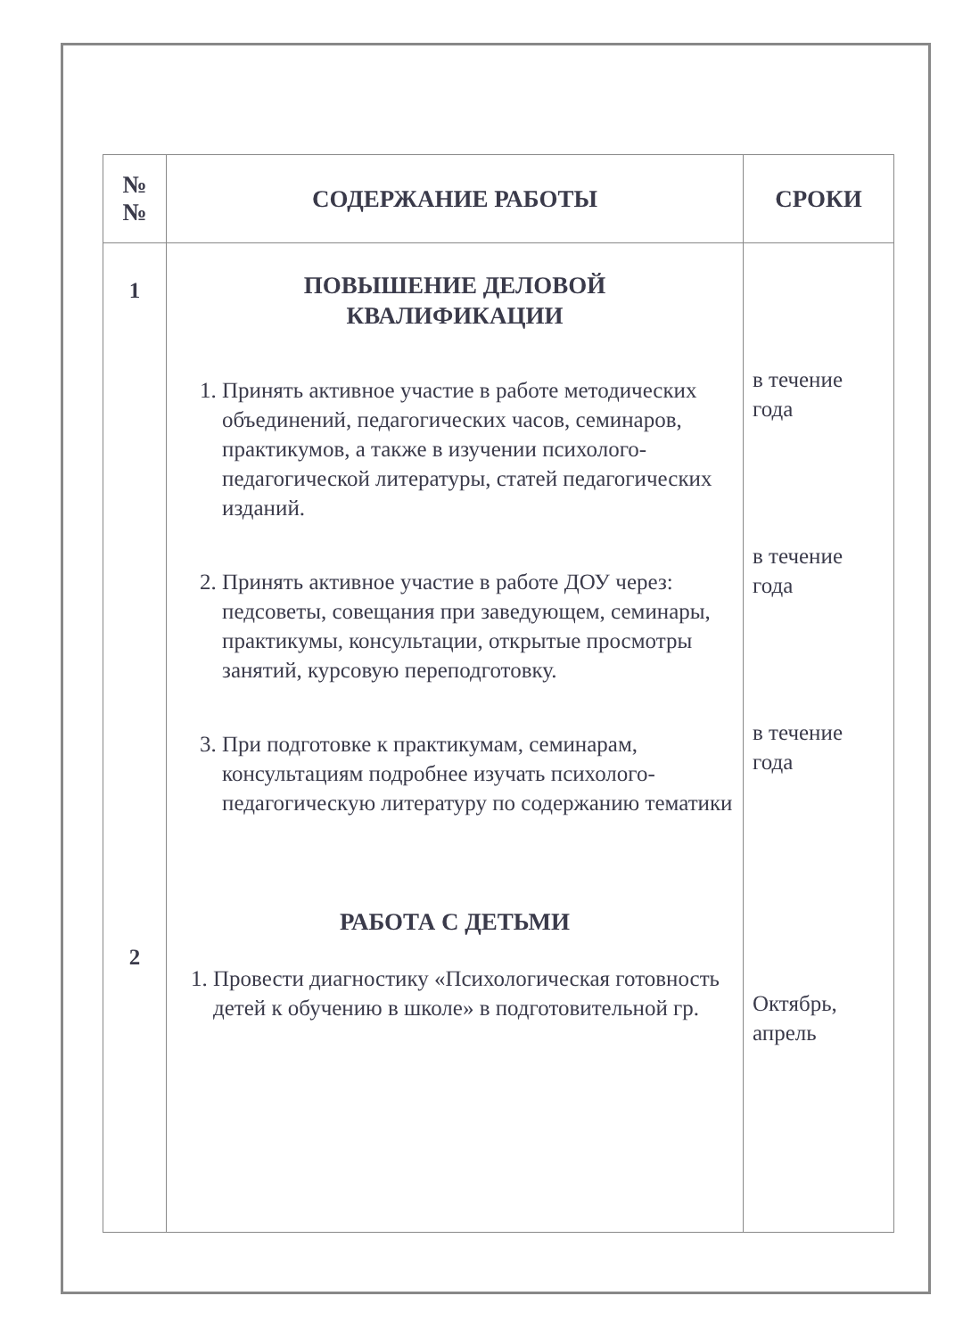| № № | СОДЕРЖАНИЕ РАБОТЫ | СРОКИ |
| --- | --- | --- |
| 1 2 | ПОВЫШЕНИЕ ДЕЛОВОЙ КВАЛИФИКАЦИИ 1. Принять активное участие в работе методических объединений, педагогических часов, семинаров, практикумов, а также в изучении психолого-педагогической литературы, статей педагогических изданий. 2. Принять активное участие в работе ДОУ через: педсоветы, совещания при заведующем, семинары, практикумы, консультации, открытые просмотры занятий, курсовую переподготовку. 3. При подготовке к практикумам, семинарам, консультациям подробнее изучать психолого-педагогическую литературу по содержанию тематики РАБОТА С ДЕТЬМИ 1. Провести диагностику «Психологическая готовность детей к обучению в школе» в подготовительной гр. | в течение года в течение года в течение года Октябрь, апрель |